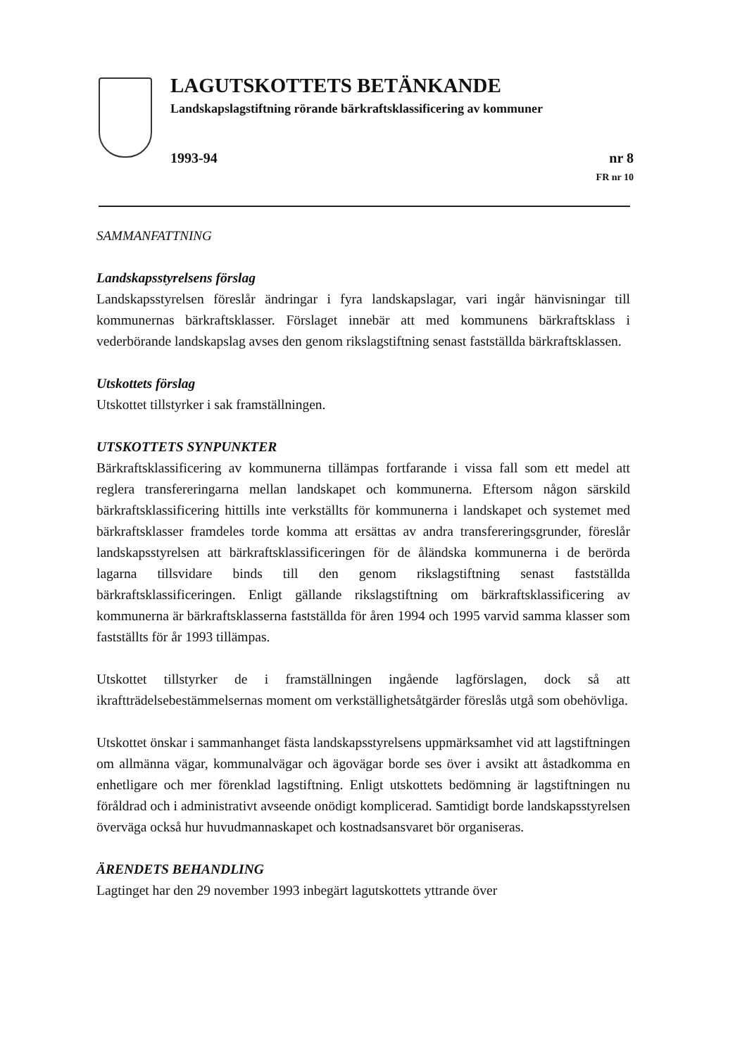LAGUTSKOTTETS BETÄNKANDE
Landskapslagstiftning rörande bärkraftsklassificering av kommuner
1993-94 nr 8
FR nr 10
SAMMANFATTNING
Landskapsstyrelsens förslag
Landskapsstyrelsen föreslår ändringar i fyra landskapslagar, vari ingår hänvisningar till kommunernas bärkraftsklasser. Förslaget innebär att med kommunens bärkraftsklass i vederbörande landskapslag avses den genom rikslagstiftning senast fastställda bärkraftsklassen.
Utskottets förslag
Utskottet tillstyrker i sak framställningen.
UTSKOTTETS SYNPUNKTER
Bärkraftsklassificering av kommunerna tillämpas fortfarande i vissa fall som ett medel att reglera transfereringarna mellan landskapet och kommunerna. Eftersom någon särskild bärkraftsklassificering hittills inte verkställts för kommunerna i landskapet och systemet med bärkraftsklasser framdeles torde komma att ersättas av andra transfereringsgrunder, föreslår landskapsstyrelsen att bärkraftsklassificeringen för de åländska kommunerna i de berörda lagarna tillsvidare binds till den genom rikslagstiftning senast fastställda bärkraftsklassificeringen. Enligt gällande rikslagstiftning om bärkraftsklassificering av kommunerna är bärkraftsklasserna fastställda för åren 1994 och 1995 varvid samma klasser som fastställts för år 1993 tillämpas.
Utskottet tillstyrker de i framställningen ingående lagförslagen, dock så att ikraftträdelsebestämmelsernas moment om verkställighetsåtgärder föreslås utgå som obehövliga.
Utskottet önskar i sammanhanget fästa landskapsstyrelsens uppmärksamhet vid att lagstiftningen om allmänna vägar, kommunalvägar och ägovägar borde ses över i avsikt att åstadkomma en enhetligare och mer förenklad lagstiftning. Enligt utskottets bedömning är lagstiftningen nu föråldrad och i administrativt avseende onödigt komplicerad. Samtidigt borde landskapsstyrelsen överväga också hur huvudmannaskapet och kostnadsansvaret bör organiseras.
ÄRENDETS BEHANDLING
Lagtinget har den 29 november 1993 inbegärt lagutskottets yttrande över